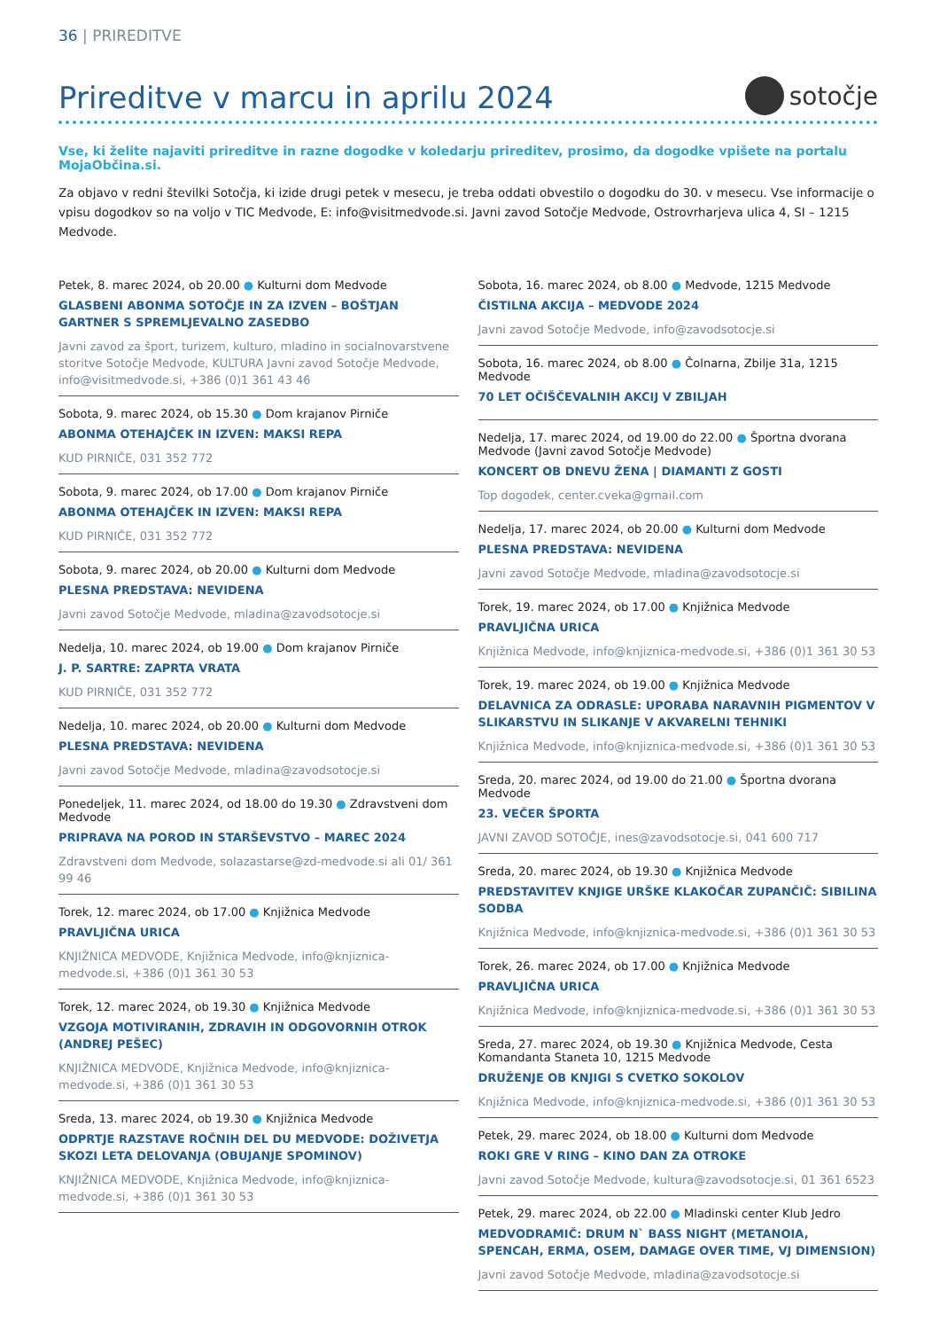36 | PRIREDITVE
Prireditve v marcu in aprilu 2024
sotočje
Vse, ki želite najaviti prireditve in razne dogodke v koledarju prireditev, prosimo, da dogodke vpišete na portalu MojaObčina.si.
Za objavo v redni številki Sotočja, ki izide drugi petek v mesecu, je treba oddati obvestilo o dogodku do 30. v mesecu. Vse informacije o vpisu dogodkov so na voljo v TIC Medvode, E: info@visitmedvode.si. Javni zavod Sotočje Medvode, Ostrovrharjeva ulica 4, SI – 1215 Medvode.
Petek, 8. marec 2024, ob 20.00 ● Kulturni dom Medvode
GLASBENI ABONMA SOTOČJE IN ZA IZVEN – BOŠTJAN GARTNER S SPREMLJEVALNO ZASEDBO
Javni zavod za šport, turizem, kulturo, mladino in socialnovarstvene storitve Sotočje Medvode, KULTURA Javni zavod Sotočje Medvode, info@visitmedvode.si, +386 (0)1 361 43 46
Sobota, 9. marec 2024, ob 15.30 ● Dom krajanov Pirniče
ABONMA OTEHAJČEK IN IZVEN: MAKSI REPA
KUD PIRNIČE, 031 352 772
Sobota, 9. marec 2024, ob 17.00 ● Dom krajanov Pirniče
ABONMA OTEHAJČEK IN IZVEN: MAKSI REPA
KUD PIRNIČE, 031 352 772
Sobota, 9. marec 2024, ob 20.00 ● Kulturni dom Medvode
PLESNA PREDSTAVA: NEVIDENA
Javni zavod Sotočje Medvode, mladina@zavodsotocje.si
Nedelja, 10. marec 2024, ob 19.00 ● Dom krajanov Pirniče
J. P. SARTRE: ZAPRTA VRATA
KUD PIRNIČE, 031 352 772
Nedelja, 10. marec 2024, ob 20.00 ● Kulturni dom Medvode
PLESNA PREDSTAVA: NEVIDENA
Javni zavod Sotočje Medvode, mladina@zavodsotocje.si
Ponedeljek, 11. marec 2024, od 18.00 do 19.30 ● Zdravstveni dom Medvode
PRIPRAVA NA POROD IN STARŠEVSTVO – MAREC 2024
Zdravstveni dom Medvode, solazastarse@zd-medvode.si ali 01/ 361 99 46
Torek, 12. marec 2024, ob 17.00 ● Knjižnica Medvode
PRAVLJIČNA URICA
KNJIŽNICA MEDVODE, Knjižnica Medvode, info@knjiznica-medvode.si, +386 (0)1 361 30 53
Torek, 12. marec 2024, ob 19.30 ● Knjižnica Medvode
VZGOJA MOTIVIRANIH, ZDRAVIH IN ODGOVORNIH OTROK (ANDREJ PEŠEC)
KNJIŽNICA MEDVODE, Knjižnica Medvode, info@knjiznica-medvode.si, +386 (0)1 361 30 53
Sreda, 13. marec 2024, ob 19.30 ● Knjižnica Medvode
ODPRTJE RAZSTAVE ROČNIH DEL DU MEDVODE: DOŽIVETJA SKOZI LETA DELOVANJA (OBUJANJE SPOMINOV)
KNJIŽNICA MEDVODE, Knjižnica Medvode, info@knjiznica-medvode.si, +386 (0)1 361 30 53
Sobota, 16. marec 2024, ob 8.00 ● Medvode, 1215 Medvode
ČISTILNA AKCIJA – MEDVODE 2024
Javni zavod Sotočje Medvode, info@zavodsotocje.si
Sobota, 16. marec 2024, ob 8.00 ● Čolnarna, Zbilje 31a, 1215 Medvode
70 LET OČIŠČEVALNIH AKCIJ V ZBILJAH
Nedelja, 17. marec 2024, od 19.00 do 22.00 ● Športna dvorana Medvode (Javni zavod Sotočje Medvode)
KONCERT OB DNEVU ŽENA | DIAMANTI Z GOSTI
Top dogodek, center.cveka@gmail.com
Nedelja, 17. marec 2024, ob 20.00 ● Kulturni dom Medvode
PLESNA PREDSTAVA: NEVIDENA
Javni zavod Sotočje Medvode, mladina@zavodsotocje.si
Torek, 19. marec 2024, ob 17.00 ● Knjižnica Medvode
PRAVLJIČNA URICA
Knjižnica Medvode, info@knjiznica-medvode.si, +386 (0)1 361 30 53
Torek, 19. marec 2024, ob 19.00 ● Knjižnica Medvode
DELAVNICA ZA ODRASLE: UPORABA NARAVNIH PIGMENTOV V SLIKARSTVU IN SLIKANJE V AKVARELNI TEHNIKI
Knjižnica Medvode, info@knjiznica-medvode.si, +386 (0)1 361 30 53
Sreda, 20. marec 2024, od 19.00 do 21.00 ● Športna dvorana Medvode
23. VEČER ŠPORTA
JAVNI ZAVOD SOTOČJE, ines@zavodsotocje.si, 041 600 717
Sreda, 20. marec 2024, ob 19.30 ● Knjižnica Medvode
PREDSTAVITEV KNJIGE URŠKE KLAKOČAR ZUPANČIČ: SIBILINA SODBA
Knjižnica Medvode, info@knjiznica-medvode.si, +386 (0)1 361 30 53
Torek, 26. marec 2024, ob 17.00 ● Knjižnica Medvode
PRAVLJIČNA URICA
Knjižnica Medvode, info@knjiznica-medvode.si, +386 (0)1 361 30 53
Sreda, 27. marec 2024, ob 19.30 ● Knjižnica Medvode, Cesta Komandanta Staneta 10, 1215 Medvode
DRUŽENJE OB KNJIGI S CVETKO SOKOLOV
Knjižnica Medvode, info@knjiznica-medvode.si, +386 (0)1 361 30 53
Petek, 29. marec 2024, ob 18.00 ● Kulturni dom Medvode
ROKI GRE V RING – KINO DAN ZA OTROKE
Javni zavod Sotočje Medvode, kultura@zavodsotocje.si, 01 361 6523
Petek, 29. marec 2024, ob 22.00 ● Mladinski center Klub Jedro
MEDVODRAMIČ: DRUM N` BASS NIGHT (METANOIA, SPENCAH, ERMA, OSEM, DAMAGE OVER TIME, VJ DIMENSION)
Javni zavod Sotočje Medvode, mladina@zavodsotocje.si